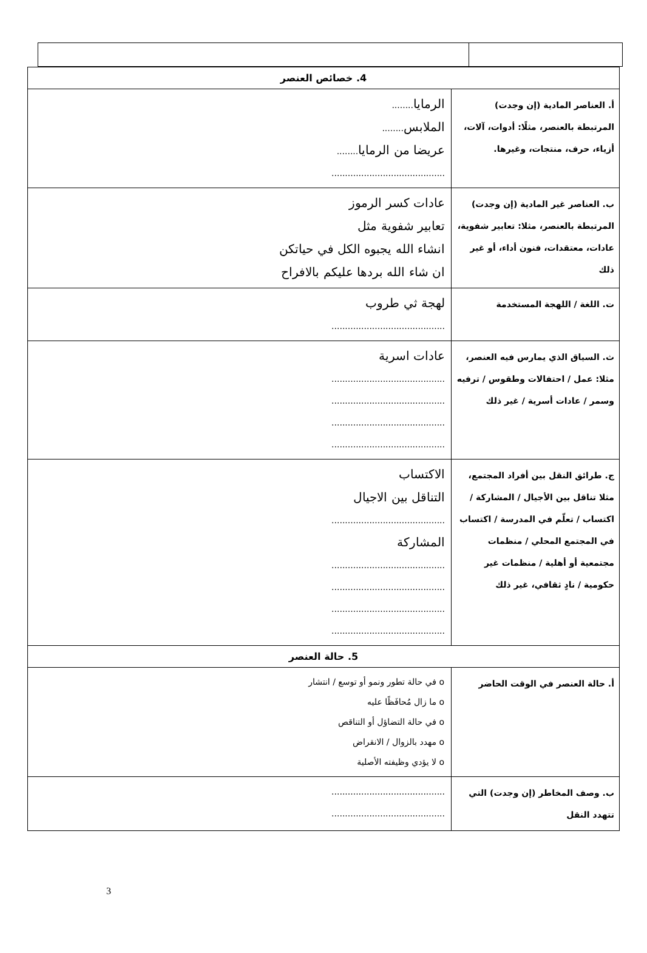| 4. خصائص العنصر | |
| --- | --- |
| أ. العناصر المادية (إن وجدت) المرتبطة بالعنصر، مثلًا: أدوات، آلات، أزياء، حرف، منتجات، وغيرها. | الرمايا ........ الملابس ........ عريضا من الرمايا ........ .......................................... |
| ب. العناصر غير المادية (إن وجدت) المرتبطة بالعنصر، مثلا: تعابير شفوية، عادات، معتقدات، فنون أداء، أو غير ذلك | عادات كسر الرموز تعابير شفوية مثل انشاء الله يجبوه الكل في حياتكن ان شاء الله بردها عليكم بالافراح |
| ت. اللغة / اللهجة المستخدمة | لهجة ثي طروب .......................................... |
| ث. السياق الذي يمارس فيه العنصر، مثلا: عمل / احتفالات وطقوس / ترفيه وسمر / عادات أسرية / غير ذلك | عادات اسرية .......................................... .......................................... .......................................... .......................................... |
| ج. طرائق النقل بين أفراد المجتمع، مثلا تناقل بين الأجيال / المشاركة / اكتساب / تعلّم في المدرسة / اكتساب في المجتمع المحلي / منظمات مجتمعية أو أهلية / منظمات غير حكومية / نادٍ ثقافي، غير ذلك | الاكتساب التناقل بين الاجيال .......................................... المشاركة .......................................... .......................................... .......................................... .......................................... |
| 5. حالة العنصر | |
| أ. حالة العنصر في الوقت الحاضر | o في حالة تطور ونمو أو توسع / انتشار o ما زال مُحافَظًا عليه o في حالة التضاؤل أو التناقص o مهدد بالزوال / الانقراض o لا يؤدي وظيفته الأصلية |
| ب. وصف المخاطر (إن وجدت) التي تتهدد النقل | .......................................... .......................................... |
3